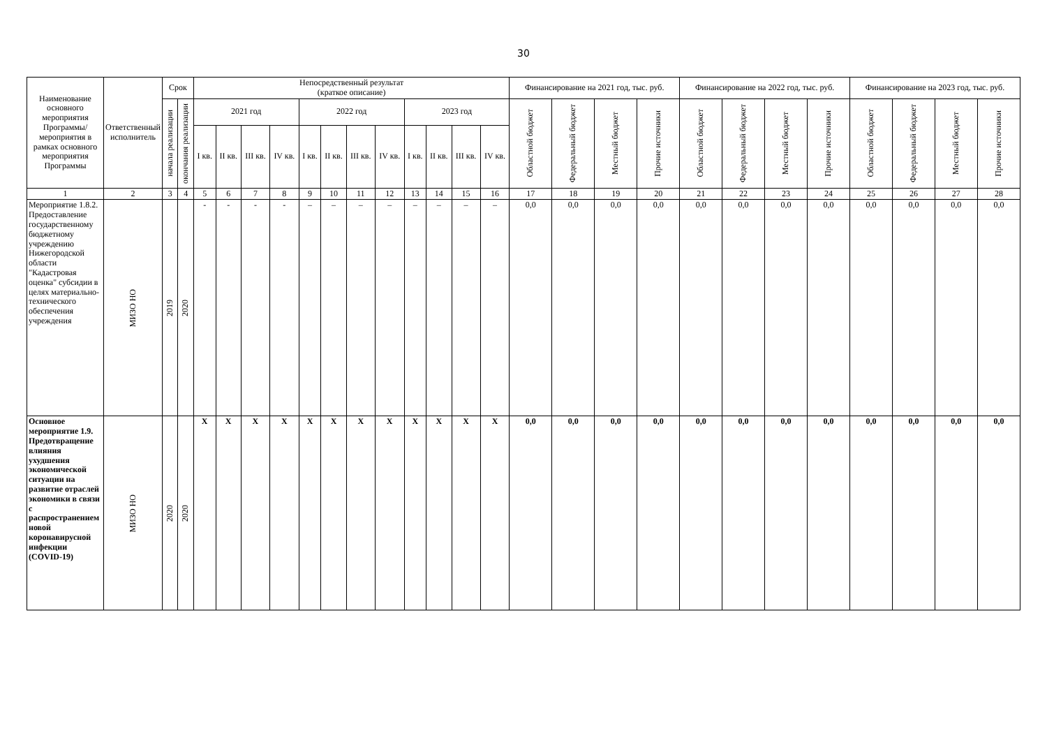30
| Наименование основного мероприятия Программы/ мероприятия в рамках основного мероприятия Программы | Ответственный исполнитель | Срок | | Непосредственный результат (краткое описание) | | | | | | | | | | | | Финансирование на 2021 год, тыс. руб. | | | | Финансирование на 2022 год, тыс. руб. | | | | Финансирование на 2023 год, тыс. руб. | | | |
| --- | --- | --- | --- | --- | --- | --- | --- | --- | --- | --- | --- | --- | --- | --- | --- | --- | --- | --- | --- | --- | --- | --- | --- | --- | --- | --- | --- |
| | | начала реализации | окончания реализации | 2021 год | | | | 2022 год | | | | 2023 год | | | | Областной бюджет | Федеральный бюджет | Местный бюджет | Прочие источники | Областной бюджет | Федеральный бюджет | Местный бюджет | Прочие источники | Областной бюджет | Федеральный бюджет | Местный бюджет | Прочие источники |
| | | | | I кв. | II кв. | III кв. | IV кв. | I кв. | II кв. | III кв. | IV кв. | I кв. | II кв. | III кв. | IV кв. | | | | | | | | | | | | |
| 1 | 2 | 3 | 4 | 5 | 6 | 7 | 8 | 9 | 10 | 11 | 12 | 13 | 14 | 15 | 16 | 17 | 18 | 19 | 20 | 21 | 22 | 23 | 24 | 25 | 26 | 27 | 28 |
| Мероприятие 1.8.2. Предоставление государственному бюджетному учреждению Нижегородской области "Кадастровая оценка" субсидии в целях материально-технического обеспечения учреждения | МИЗО НО | 2019 | 2020 | - | - | - | - | – | – | – | – | – | – | – | – | 0,0 | 0,0 | 0,0 | 0,0 | 0,0 | 0,0 | 0,0 | 0,0 | 0,0 | 0,0 | 0,0 | 0,0 |
| Основное мероприятие 1.9. Предотвращение влияния ухудшения экономической ситуации на развитие отраслей экономики в связи с распространением новой коронавирусной инфекции (COVID-19) | МИЗО НО | 2020 | 2020 | X | X | X | X | X | X | X | X | X | X | X | X | 0,0 | 0,0 | 0,0 | 0,0 | 0,0 | 0,0 | 0,0 | 0,0 | 0,0 | 0,0 | 0,0 | 0,0 |